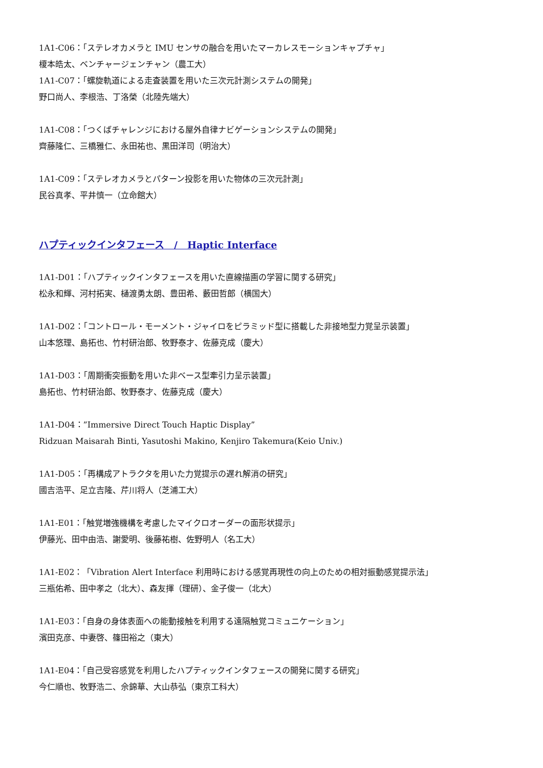1A1-C06：「ステレオカメラと IMU センサの融合を用いたマーカレスモーションキャプチャ」
榎本皓太、ベンチャージェンチャン（農工大）
1A1-C07：「螺旋軌道による走査装置を用いた三次元計測システムの開発」
野口尚人、李根浩、丁洛榮（北陸先端大）
1A1-C08：「つくばチャレンジにおける屋外自律ナビゲーションシステムの開発」
齊藤隆仁、三橋雅仁、永田祐也、黒田洋司（明治大）
1A1-C09：「ステレオカメラとパターン投影を用いた物体の三次元計測」
民谷真孝、平井慎一（立命館大）
ハプティックインタフェース　/　Haptic Interface
1A1-D01：「ハプティックインタフェースを用いた直線描画の学習に関する研究」
松永和輝、河村拓実、樋渡勇太朗、豊田希、藪田哲郎（横国大）
1A1-D02：「コントロール・モーメント・ジャイロをピラミッド型に搭載した非接地型力覚呈示装置」
山本悠理、島拓也、竹村研治郎、牧野泰才、佐藤克成（慶大）
1A1-D03：「周期衝突振動を用いた非ベース型牽引力呈示装置」
島拓也、竹村研治郎、牧野泰才、佐藤克成（慶大）
1A1-D04：”Immersive Direct Touch Haptic Display”
Ridzuan Maisarah Binti, Yasutoshi Makino, Kenjiro Takemura(Keio Univ.)
1A1-D05：「再構成アトラクタを用いた力覚提示の遅れ解消の研究」
國吉浩平、足立吉隆、芹川将人（芝浦工大）
1A1-E01：「触覚増強機構を考慮したマイクロオーダーの面形状提示」
伊藤光、田中由浩、謝愛明、後藤祐樹、佐野明人（名工大）
1A1-E02：「Vibration Alert Interface 利用時における感覚再現性の向上のための相対振動感覚提示法」
三瓶佑希、田中孝之（北大）、森友揮（理研）、金子俊一（北大）
1A1-E03：「自身の身体表面への能動接触を利用する遠隔触覚コミュニケーション」
濱田克彦、中妻啓、篠田裕之（東大）
1A1-E04：「自己受容感覚を利用したハプティックインタフェースの開発に関する研究」
今仁順也、牧野浩二、佘錦華、大山恭弘（東京工科大）